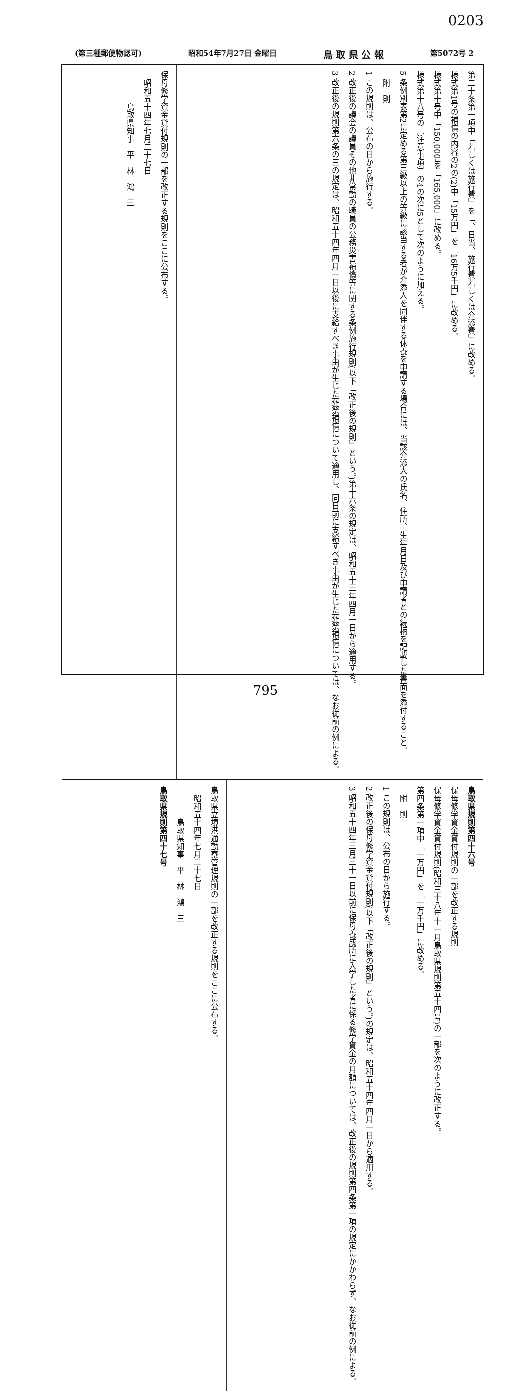0203
(第三種郵便物認可) 昭和54年7月27日 金曜日 鳥 取 県 公 報 第5072号 2
第二十条第一項中「若しくは旅行費」を「、日当、旅行費若しくは介添費」に改める。
様式第1号の補償の内容の2の(2)中「15万円」を「16万5千円」に改める。
様式第十号中「150,000」を「165,000」に改める。
様式第十八号の〔注意事項〕の4の次に5として次のように加える。
5 条例別表第2に定める第三級以上の等級に該当する者が介添人を同伴する休養を申請する場合には、当該介添人の氏名、住所、生年月日及び申請者との続柄を記載した書面を添付すること。
　附　則
1 この規則は、公布の日から施行する。
2 改正後の議会の議員その他非常勤の職員の公務災害補償等に関する条例施行規則(以下「改正後の規則」という。)第十六条の規定は、昭和五十三年四月一日から適用する。
3 改正後の規則第六条の三の規定は、昭和五十四年四月一日以後に支給すべき事由が生じた葬祭補償について適用し、同日前に支給すべき事由が生じた葬祭補償については、なお従前の例による。
保母修学資金貸付規則の一部を改正する規則をここに公布する。
　昭和五十四年七月二十七日
　　　　鳥取県知事　平　林　鴻　三
鳥取県規則第四十六号
保母修学資金貸付規則の一部を改正する規則
保母修学資金貸付規則(昭和三十八年十一月鳥取県規則第五十四号)の一部を次のように改正する。
第四条第一項中「一万円」を「一万千円」に改める。
　附　則
1 この規則は、公布の日から施行する。
2 改正後の保母修学資金貸付規則(以下「改正後の規則」という。)の規定は、昭和五十四年四月一日から適用する。
3 昭和五十四年三月三十一日以前に保母養成所に入学した者に係る修学資金の月額については、改正後の規則第四条第一項の規定にかかわらず、なお従前の例による。
鳥取県立境港通勤寮管理規則の一部を改正する規則をここに公布する。
　昭和五十四年七月二十七日
　　　　鳥取県知事　平　林　鴻　三
鳥取県規則第四十七号
795